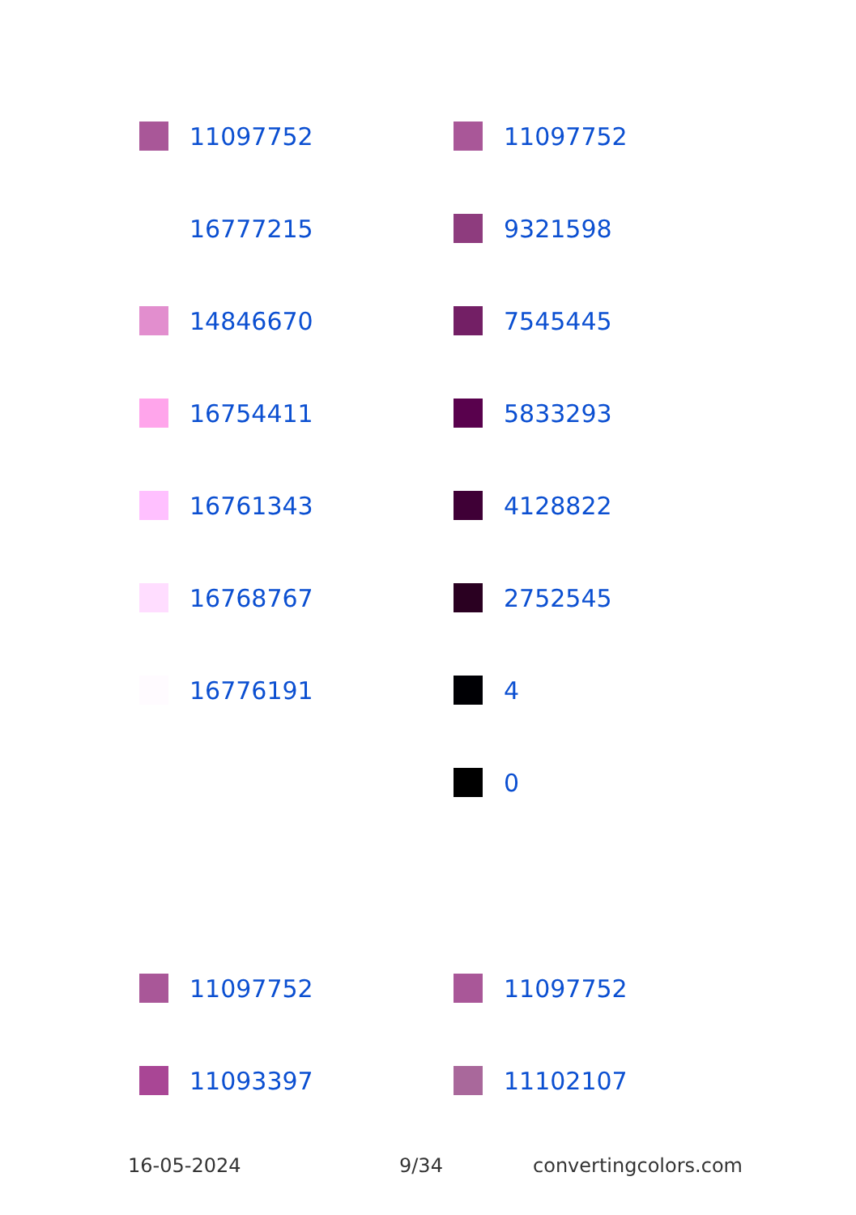11097752 11097752
16777215 9321598
14846670 7545445
16754411 5833293
16761343 4128822
16768767 2752545
16776191 4
0
11097752 11097752
11093397 11102107
16-05-2024 9/34 convertingcolors.com